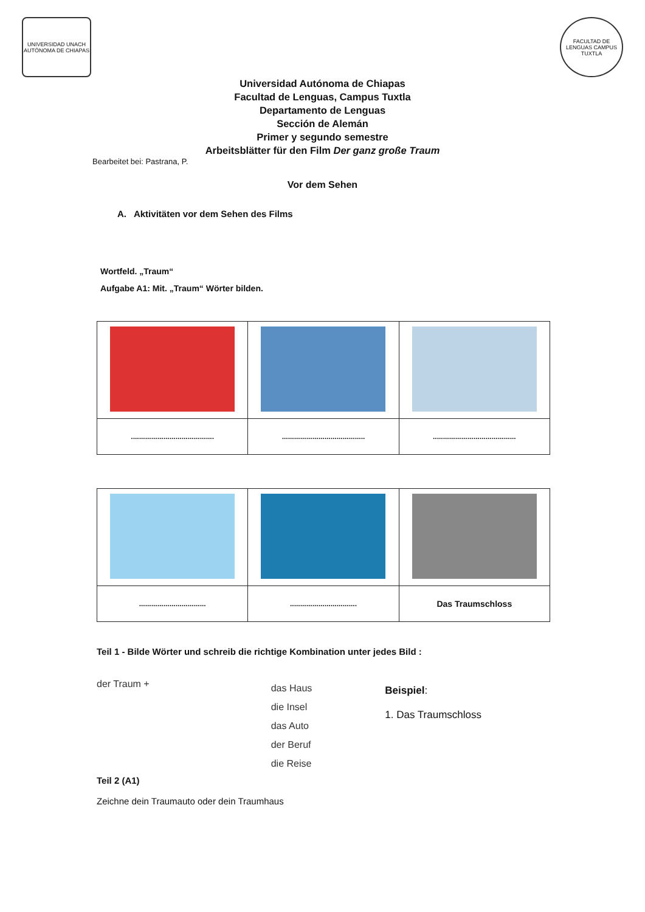UNIVERSIDAD UNACH AUTÓNOMA DE CHIAPAS
FACULTAD DE LENGUAS CAMPUS TUXTLA
Universidad Autónoma de Chiapas
Facultad de Lenguas, Campus Tuxtla
Departamento de Lenguas
Sección de Alemán
Primer y segundo semestre
Arbeitsblätter für den Film Der ganz große Traum
Bearbeitet bei: Pastrana, P.
Vor dem Sehen
A. Aktivitäten vor dem Sehen des Films
Wortfeld. „Traum“
Aufgabe A1: Mit. „Traum“ Wörter bilden.
| ......................................... | ......................................... | ......................................... |
| ................................. | ................................. | Das Traumschloss |
Teil 1 - Bilde Wörter und schreib die richtige Kombination unter jedes Bild :
der Traum +
das Haus
die Insel
das Auto
der Beruf
die Reise
Beispiel:
1. Das Traumschloss
Teil 2 (A1)
Zeichne dein Traumauto oder dein Traumhaus